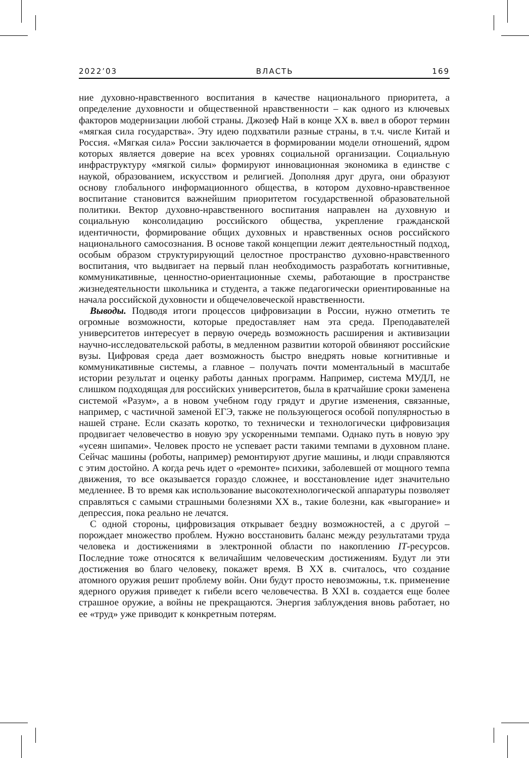2022’03 ВЛАСТЬ 169
ние духовно-нравственного воспитания в качестве национального приоритета, а определение духовности и общественной нравственности – как одного из ключевых факторов модернизации любой страны. Джозеф Най в конце XX в. ввел в оборот термин «мягкая сила государства». Эту идею подхватили разные страны, в т.ч. числе Китай и Россия. «Мягкая сила» России заключается в формировании модели отношений, ядром которых является доверие на всех уровнях социальной организации. Социальную инфраструктуру «мягкой силы» формируют инновационная экономика в единстве с наукой, образованием, искусством и религией. Дополняя друг друга, они образуют основу глобального информационного общества, в котором духовно-нравственное воспитание становится важнейшим приоритетом государственной образовательной политики. Вектор духовно-нравственного воспитания направлен на духовную и социальную консолидацию российского общества, укрепление гражданской идентичности, формирование общих духовных и нравственных основ российского национального самосознания. В основе такой концепции лежит деятельностный подход, особым образом структурирующий целостное пространство духовно-нравственного воспитания, что выдвигает на первый план необходимость разработать когнитивные, коммуникативные, ценностно-ориентационные схемы, работающие в пространстве жизнедеятельности школьника и студента, а также педагогически ориентированные на начала российской духовности и общечеловеческой нравственности.
Выводы. Подводя итоги процессов цифровизации в России, нужно отметить те огромные возможности, которые предоставляет нам эта среда. Преподавателей университетов интересует в первую очередь возможность расширения и активизации научно-исследовательской работы, в медленном развитии которой обвиняют российские вузы. Цифровая среда дает возможность быстро внедрять новые когнитивные и коммуникативные системы, а главное – получать почти моментальный в масштабе истории результат и оценку работы данных программ. Например, система МУДЛ, не слишком подходящая для российских университетов, была в кратчайшие сроки заменена системой «Разум», а в новом учебном году грядут и другие изменения, связанные, например, с частичной заменой ЕГЭ, также не пользующегося особой популярностью в нашей стране. Если сказать коротко, то технически и технологически цифровизация продвигает человечество в новую эру ускоренными темпами. Однако путь в новую эру «усеян шипами». Человек просто не успевает расти такими темпами в духовном плане. Сейчас машины (роботы, например) ремонтируют другие машины, и люди справляются с этим достойно. А когда речь идет о «ремонте» психики, заболевшей от мощного темпа движения, то все оказывается гораздо сложнее, и восстановление идет значительно медленнее. В то время как использование высокотехнологической аппаратуры позволяет справляться с самыми страшными болезнями XX в., такие болезни, как «выгорание» и депрессия, пока реально не лечатся.
С одной стороны, цифровизация открывает бездну возможностей, а с другой – порождает множество проблем. Нужно восстановить баланс между результатами труда человека и достижениями в электронной области по накоплению IT-ресурсов. Последние тоже относятся к величайшим человеческим достижениям. Будут ли эти достижения во благо человеку, покажет время. В XX в. считалось, что создание атомного оружия решит проблему войн. Они будут просто невозможны, т.к. применение ядерного оружия приведет к гибели всего человечества. В XXI в. создается еще более страшное оружие, а войны не прекращаются. Энергия заблуждения вновь работает, но ее «труд» уже приводит к конкретным потерям.